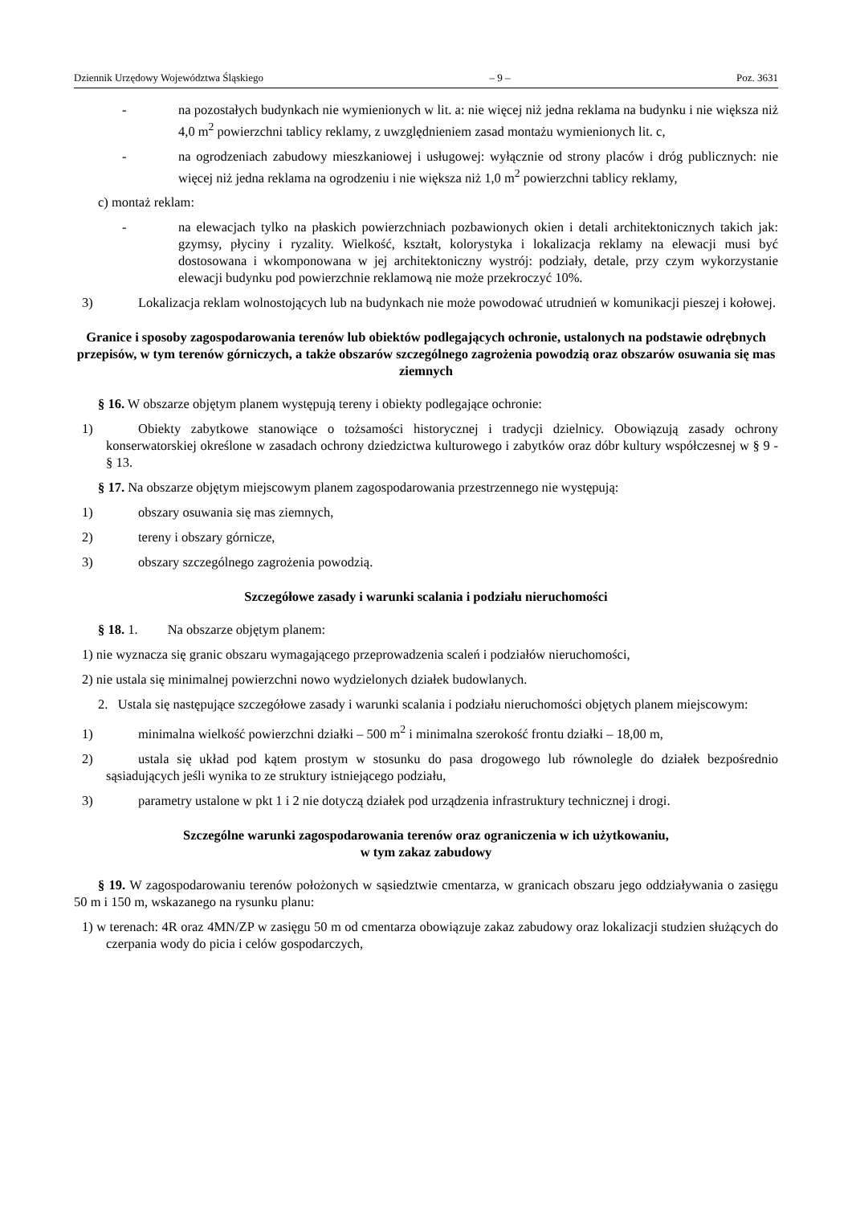Dziennik Urzędowy Województwa Śląskiego – 9 – Poz. 3631
- na pozostałych budynkach nie wymienionych w lit. a: nie więcej niż jedna reklama na budynku i nie większa niż 4,0 m<sup>2</sup> powierzchni tablicy reklamy, z uwzględnieniem zasad montażu wymienionych lit. c,
- na ogrodzeniach zabudowy mieszkaniowej i usługowej: wyłącznie od strony placów i dróg publicznych: nie więcej niż jedna reklama na ogrodzeniu i nie większa niż 1,0 m<sup>2</sup> powierzchni tablicy reklamy,
c) montaż reklam:
- na elewacjach tylko na płaskich powierzchniach pozbawionych okien i detali architektonicznych takich jak: gzymsy, płyciny i ryzality. Wielkość, kształt, kolorystyka i lokalizacja reklamy na elewacji musi być dostosowana i wkomponowana w jej architektoniczny wystrój: podziały, detale, przy czym wykorzystanie elewacji budynku pod powierzchnie reklamową nie może przekroczyć 10%.
3) Lokalizacja reklam wolnostojących lub na budynkach nie może powodować utrudnień w komunikacji pieszej i kołowej.
Granice i sposoby zagospodarowania terenów lub obiektów podlegających ochronie, ustalonych na podstawie odrębnych przepisów, w tym terenów górniczych, a także obszarów szczególnego zagrożenia powodzią oraz obszarów osuwania się mas ziemnych
§ 16. W obszarze objętym planem występują tereny i obiekty podlegające ochronie:
1) Obiekty zabytkowe stanowiące o tożsamości historycznej i tradycji dzielnicy. Obowiązują zasady ochrony konserwatorskiej określone w zasadach ochrony dziedzictwa kulturowego i zabytków oraz dóbr kultury współczesnej w § 9 - § 13.
§ 17. Na obszarze objętym miejscowym planem zagospodarowania przestrzennego nie występują:
1) obszary osuwania się mas ziemnych,
2) tereny i obszary górnicze,
3) obszary szczególnego zagrożenia powodzią.
Szczegółowe zasady i warunki scalania i podziału nieruchomości
§ 18. 1. Na obszarze objętym planem:
1) nie wyznacza się granic obszaru wymagającego przeprowadzenia scaleń i podziałów nieruchomości,
2) nie ustala się minimalnej powierzchni nowo wydzielonych działek budowlanych.
2. Ustala się następujące szczegółowe zasady i warunki scalania i podziału nieruchomości objętych planem miejscowym:
1) minimalna wielkość powierzchni działki – 500 m<sup>2</sup> i minimalna szerokość frontu działki – 18,00 m,
2) ustala się układ pod kątem prostym w stosunku do pasa drogowego lub równolegle do działek bezpośrednio sąsiadujących jeśli wynika to ze struktury istniejącego podziału,
3) parametry ustalone w pkt 1 i 2 nie dotyczą działek pod urządzenia infrastruktury technicznej i drogi.
Szczególne warunki zagospodarowania terenów oraz ograniczenia w ich użytkowaniu,
w tym zakaz zabudowy
§ 19. W zagospodarowaniu terenów położonych w sąsiedztwie cmentarza, w granicach obszaru jego oddziaływania o zasięgu 50 m i 150 m, wskazanego na rysunku planu:
1) w terenach: 4R oraz 4MN/ZP w zasięgu 50 m od cmentarza obowiązuje zakaz zabudowy oraz lokalizacji studzien służących do czerpania wody do picia i celów gospodarczych,